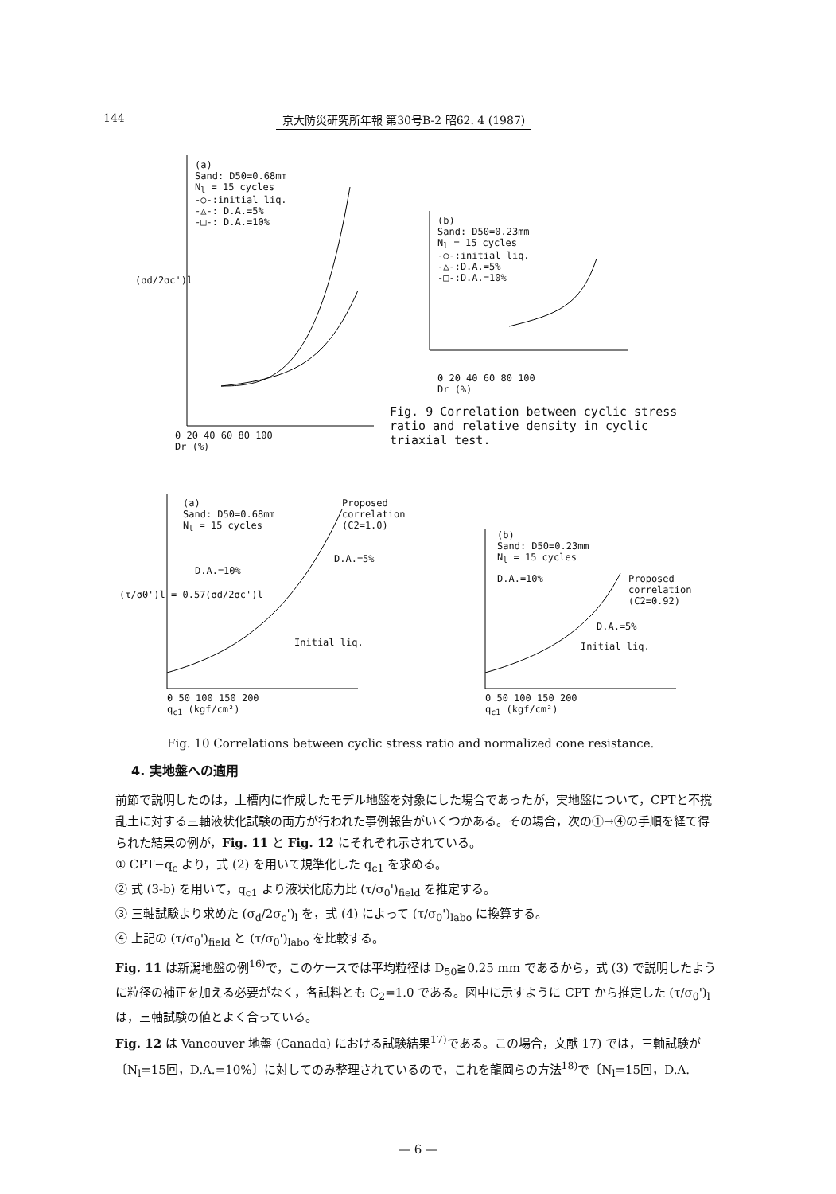144 京大防災研究所年報 第30号B-2 昭62. 4 (1987)
(a)
Sand: D50=0.68mm
N<sub>l</sub> = 15 cycles
-○-:initial liq.
-△-: D.A.=5%
-□-: D.A.=10%
0 20 40 60 80 100
Dr (%)
(σd/2σc')l
(b)
Sand: D50=0.23mm
N<sub>l</sub> = 15 cycles
-○-:initial liq.
-△-:D.A.=5%
-□-:D.A.=10%
0 20 40 60 80 100
Dr (%)
Fig. 9 Correlation between cyclic stress ratio and relative density in cyclic triaxial test.
(a)
Sand: D50=0.68mm
N<sub>l</sub> = 15 cycles
Proposed
correlation
(C2=1.0)
D.A.=5%
D.A.=10%
Initial liq.
0 50 100 150 200
q<sub>c1</sub> (kgf/cm²)
(τ/σ0')l = 0.57(σd/2σc')l
(b)
Sand: D50=0.23mm
N<sub>l</sub> = 15 cycles
D.A.=10%
Proposed
correlation
(C2=0.92)
D.A.=5%
Initial liq.
0 50 100 150 200
q<sub>c1</sub> (kgf/cm²)
Fig. 10 Correlations between cyclic stress ratio and normalized cone resistance.
4. 実地盤への適用
前節で説明したのは，土槽内に作成したモデル地盤を対象にした場合であったが，実地盤について，CPTと不撹乱土に対する三軸液状化試験の両方が行われた事例報告がいくつかある。その場合，次の①→④の手順を経て得られた結果の例が，Fig. 11 と Fig. 12 にそれぞれ示されている。
① CPT−q<sub>c</sub> より，式 (2) を用いて規準化した q<sub>c1</sub> を求める。
② 式 (3-b) を用いて，q<sub>c1</sub> より液状化応力比 (τ/σ<sub>0</sub>')<sub>field</sub> を推定する。
③ 三軸試験より求めた (σ<sub>d</sub>/2σ<sub>c</sub>')<sub>l</sub> を，式 (4) によって (τ/σ<sub>0</sub>')<sub>labo</sub> に換算する。
④ 上記の (τ/σ<sub>0</sub>')<sub>field</sub> と (τ/σ<sub>0</sub>')<sub>labo</sub> を比較する。
Fig. 11 は新潟地盤の例<sup>16)</sup>で，このケースでは平均粒径は D<sub>50</sub>≧0.25 mm であるから，式 (3) で説明したように粒径の補正を加える必要がなく，各試料とも C<sub>2</sub>=1.0 である。図中に示すように CPT から推定した (τ/σ<sub>0</sub>')<sub>l</sub> は，三軸試験の値とよく合っている。
Fig. 12 は Vancouver 地盤 (Canada) における試験結果<sup>17)</sup>である。この場合，文献 17) では，三軸試験が〔N<sub>l</sub>=15回，D.A.=10%〕に対してのみ整理されているので，これを龍岡らの方法<sup>18)</sup>で〔N<sub>l</sub>=15回，D.A.
— 6 —